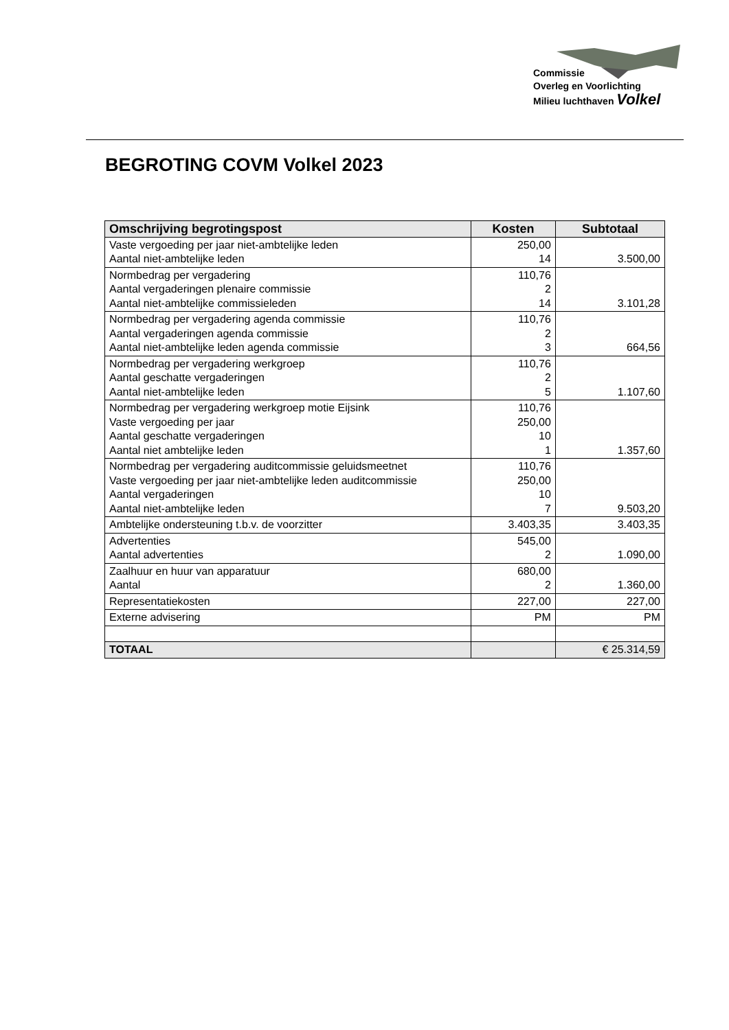Commissie
Overleg en Voorlichting
Milieu luchthaven Volkel
BEGROTING COVM Volkel 2023
| Omschrijving begrotingspost | Kosten | Subtotaal |
| --- | --- | --- |
| Vaste vergoeding per jaar niet-ambtelijke leden Aantal niet-ambtelijke leden | 250,00 14 | 3.500,00 |
| Normbedrag per vergadering Aantal vergaderingen plenaire commissie Aantal niet-ambtelijke commissieleden | 110,76 2 14 | 3.101,28 |
| Normbedrag per vergadering agenda commissie Aantal vergaderingen agenda commissie Aantal niet-ambtelijke leden agenda commissie | 110,76 2 3 | 664,56 |
| Normbedrag per vergadering werkgroep Aantal geschatte vergaderingen Aantal niet-ambtelijke leden | 110,76 2 5 | 1.107,60 |
| Normbedrag per vergadering werkgroep motie Eijsink Vaste vergoeding per jaar Aantal geschatte vergaderingen Aantal niet ambtelijke leden | 110,76 250,00 10 1 | 1.357,60 |
| Normbedrag per vergadering auditcommissie geluidsmeetnet Vaste vergoeding per jaar niet-ambtelijke leden auditcommissie Aantal vergaderingen Aantal niet-ambtelijke leden | 110,76 250,00 10 7 | 9.503,20 |
| Ambtelijke ondersteuning t.b.v. de voorzitter | 3.403,35 | 3.403,35 |
| Advertenties Aantal advertenties | 545,00 2 | 1.090,00 |
| Zaalhuur en huur van apparatuur Aantal | 680,00 2 | 1.360,00 |
| Representatiekosten | 227,00 | 227,00 |
| Externe advisering | PM | PM |
| TOTAAL | | € 25.314,59 |